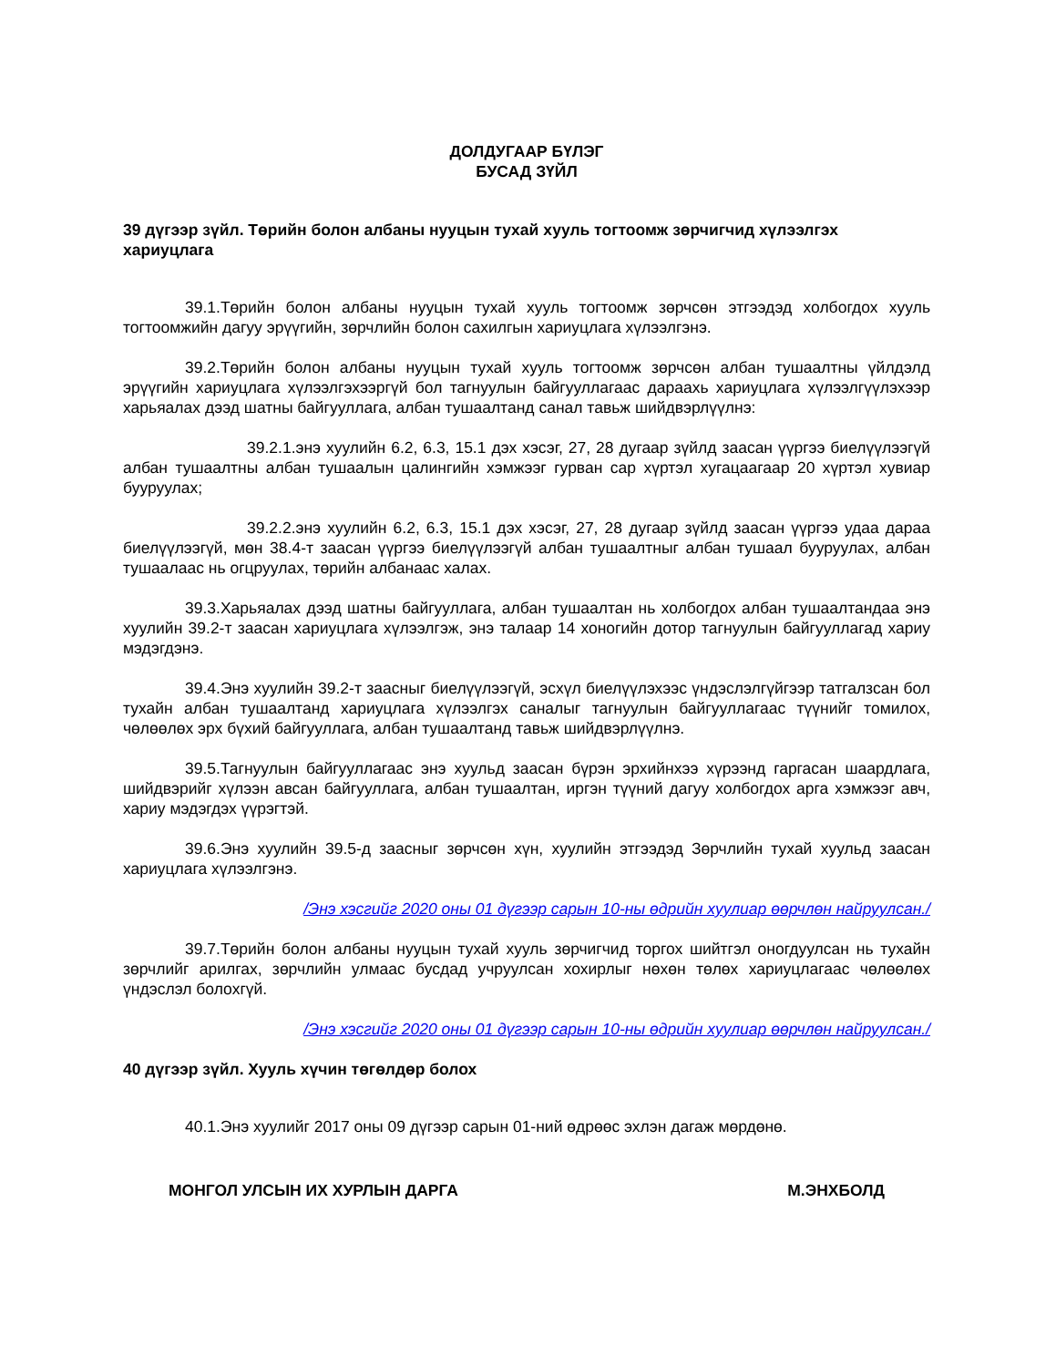ДОЛДУГААР БҮЛЭГ
БУСАД ЗҮЙЛ
39 дүгээр зүйл. Төрийн болон албаны нууцын тухай хууль тогтоомж зөрчигчид хүлээлгэх хариуцлага
39.1.Төрийн болон албаны нууцын тухай хууль тогтоомж зөрчсөн этгээдэд холбогдох хууль тогтоомжийн дагуу эрүүгийн, зөрчлийн болон сахилгын хариуцлага хүлээлгэнэ.
39.2.Төрийн болон албаны нууцын тухай хууль тогтоомж зөрчсөн албан тушаалтны үйлдэлд эрүүгийн хариуцлага хүлээлгэхээргүй бол тагнуулын байгууллагаас дараахь хариуцлага хүлээлгүүлэхээр харьяалах дээд шатны байгууллага, албан тушаалтанд санал тавьж шийдвэрлүүлнэ:
39.2.1.энэ хуулийн 6.2, 6.3, 15.1 дэх хэсэг, 27, 28 дугаар зүйлд заасан үүргээ биелүүлээгүй албан тушаалтны албан тушаалын цалингийн хэмжээг гурван сар хүртэл хугацаагаар 20 хүртэл хувиар бууруулах;
39.2.2.энэ хуулийн 6.2, 6.3, 15.1 дэх хэсэг, 27, 28 дугаар зүйлд заасан үүргээ удаа дараа биелүүлээгүй, мөн 38.4-т заасан үүргээ биелүүлээгүй албан тушаалтныг албан тушаал бууруулах, албан тушаалаас нь огцруулах, төрийн албанаас халах.
39.3.Харьяалах дээд шатны байгууллага, албан тушаалтан нь холбогдох албан тушаалтандаа энэ хуулийн 39.2-т заасан хариуцлага хүлээлгэж, энэ талаар 14 хоногийн дотор тагнуулын байгууллагад хариу мэдэгдэнэ.
39.4.Энэ хуулийн 39.2-т заасныг биелүүлээгүй, эсхүл биелүүлэхээс үндэслэлгүйгээр татгалзсан бол тухайн албан тушаалтанд хариуцлага хүлээлгэх саналыг тагнуулын байгууллагаас түүнийг томилох, чөлөөлөх эрх бүхий байгууллага, албан тушаалтанд тавьж шийдвэрлүүлнэ.
39.5.Тагнуулын байгууллагаас энэ хуульд заасан бүрэн эрхийнхээ хүрээнд гаргасан шаардлага, шийдвэрийг хүлээн авсан байгууллага, албан тушаалтан, иргэн түүний дагуу холбогдох арга хэмжээг авч, хариу мэдэгдэх үүрэгтэй.
39.6.Энэ хуулийн 39.5-д заасныг зөрчсөн хүн, хуулийн этгээдэд Зөрчлийн тухай хуульд заасан хариуцлага хүлээлгэнэ.
/Энэ хэсгийг 2020 оны 01 дүгээр сарын 10-ны өдрийн хуулиар өөрчлөн найруулсан./
39.7.Төрийн болон албаны нууцын тухай хууль зөрчигчид торгох шийтгэл оногдуулсан нь тухайн зөрчлийг арилгах, зөрчлийн улмаас бусдад учруулсан хохирлыг нөхөн төлөх хариуцлагаас чөлөөлөх үндэслэл болохгүй.
/Энэ хэсгийг 2020 оны 01 дүгээр сарын 10-ны өдрийн хуулиар өөрчлөн найруулсан./
40 дүгээр зүйл. Хууль хүчин төгөлдөр болох
40.1.Энэ хуулийг 2017 оны 09 дүгээр сарын 01-ний өдрөөс эхлэн дагаж мөрдөнө.
МОНГОЛ УЛСЫН ИХ ХУРЛЫН ДАРГА М.ЭНХБОЛД